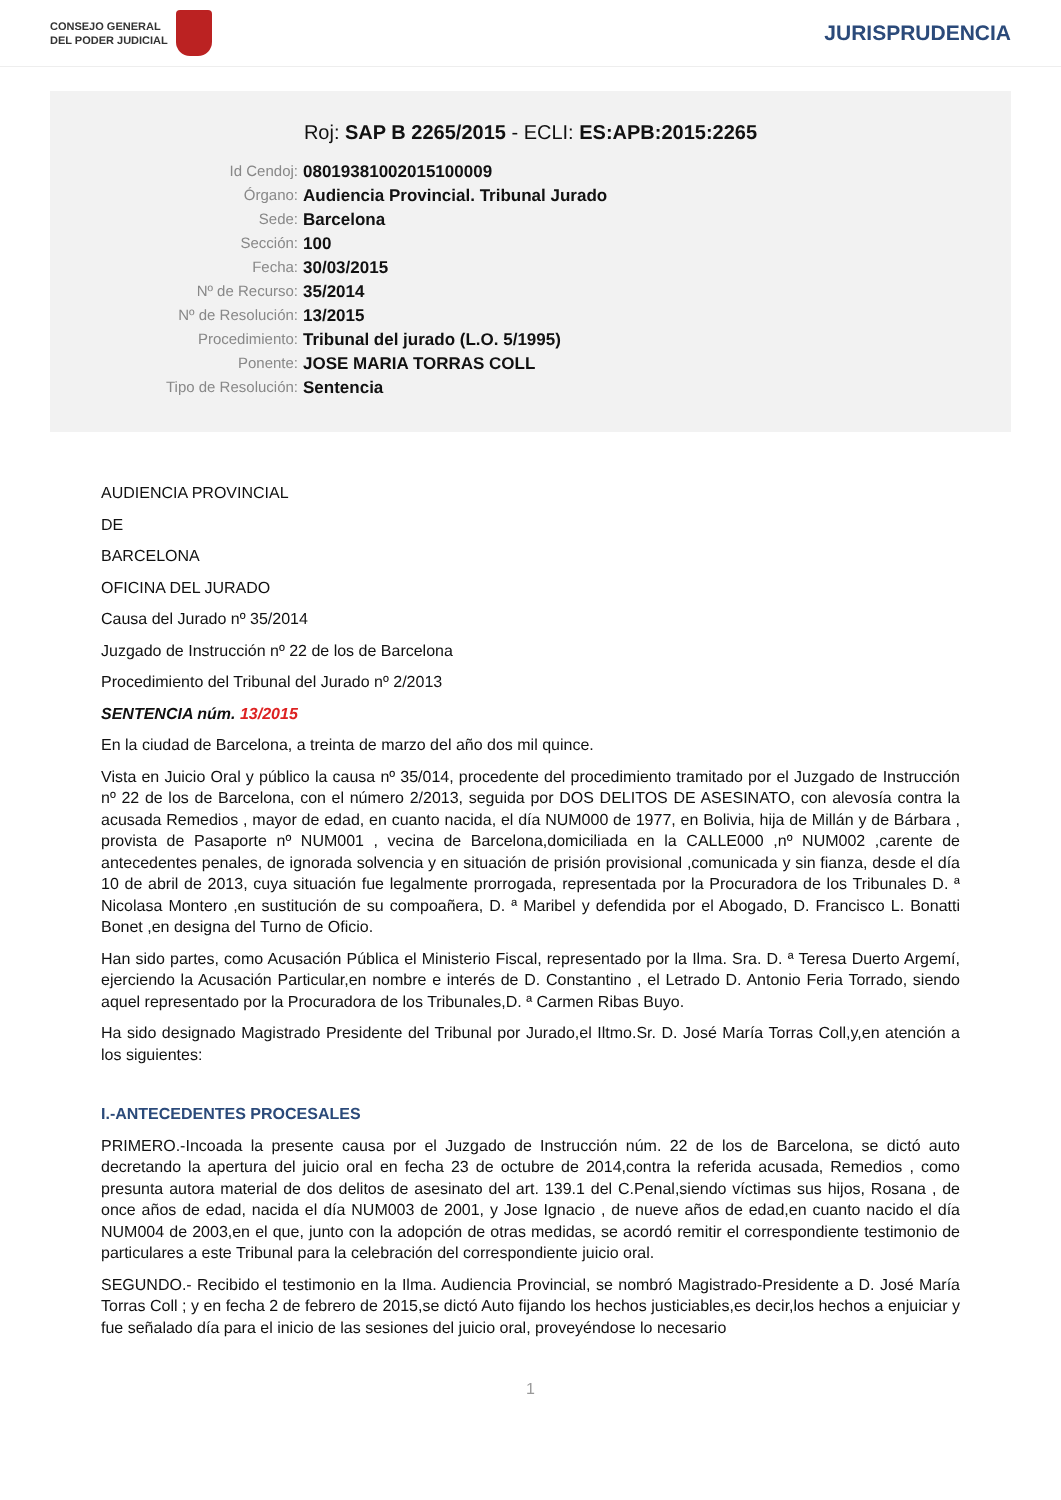CONSEJO GENERAL
DEL PODER JUDICIAL
JURISPRUDENCIA
Roj: SAP B 2265/2015 - ECLI: ES:APB:2015:2265
Id Cendoj:
08019381002015100009
Órgano:
Audiencia Provincial. Tribunal Jurado
Sede:
Barcelona
Sección:
100
Fecha:
30/03/2015
Nº de Recurso:
35/2014
Nº de Resolución:
13/2015
Procedimiento:
Tribunal del jurado (L.O. 5/1995)
Ponente:
JOSE MARIA TORRAS COLL
Tipo de Resolución:
Sentencia
AUDIENCIA PROVINCIAL
DE
BARCELONA
OFICINA DEL JURADO
Causa del Jurado nº 35/2014
Juzgado de Instrucción nº 22 de los de Barcelona
Procedimiento del Tribunal del Jurado nº 2/2013
SENTENCIA núm. 13/2015
En la ciudad de Barcelona, a treinta de marzo del año dos mil quince.
Vista en Juicio Oral y público la causa nº 35/014, procedente del procedimiento tramitado por el Juzgado de Instrucción nº 22 de los de Barcelona, con el número 2/2013, seguida por DOS DELITOS DE ASESINATO, con alevosía contra la acusada Remedios , mayor de edad, en cuanto nacida, el día NUM000 de 1977, en Bolivia, hija de Millán y de Bárbara , provista de Pasaporte nº NUM001 , vecina de Barcelona,domiciliada en la CALLE000 ,nº NUM002 ,carente de antecedentes penales, de ignorada solvencia y en situación de prisión provisional ,comunicada y sin fianza, desde el día 10 de abril de 2013, cuya situación fue legalmente prorrogada, representada por la Procuradora de los Tribunales D. ª Nicolasa Montero ,en sustitución de su compoañera, D. ª Maribel y defendida por el Abogado, D. Francisco L. Bonatti Bonet ,en designa del Turno de Oficio.
Han sido partes, como Acusación Pública el Ministerio Fiscal, representado por la Ilma. Sra. D. ª Teresa Duerto Argemí, ejerciendo la Acusación Particular,en nombre e interés de D. Constantino , el Letrado D. Antonio Feria Torrado, siendo aquel representado por la Procuradora de los Tribunales,D. ª Carmen Ribas Buyo.
Ha sido designado Magistrado Presidente del Tribunal por Jurado,el Iltmo.Sr. D. José María Torras Coll,y,en atención a los siguientes:
I.-ANTECEDENTES PROCESALES
PRIMERO.-Incoada la presente causa por el Juzgado de Instrucción núm. 22 de los de Barcelona, se dictó auto decretando la apertura del juicio oral en fecha 23 de octubre de 2014,contra la referida acusada, Remedios , como presunta autora material de dos delitos de asesinato del art. 139.1 del C.Penal,siendo víctimas sus hijos, Rosana , de once años de edad, nacida el día NUM003 de 2001, y Jose Ignacio , de nueve años de edad,en cuanto nacido el día NUM004 de 2003,en el que, junto con la adopción de otras medidas, se acordó remitir el correspondiente testimonio de particulares a este Tribunal para la celebración del correspondiente juicio oral.
SEGUNDO.- Recibido el testimonio en la Ilma. Audiencia Provincial, se nombró Magistrado-Presidente a D. José María Torras Coll ; y en fecha 2 de febrero de 2015,se dictó Auto fijando los hechos justiciables,es decir,los hechos a enjuiciar y fue señalado día para el inicio de las sesiones del juicio oral, proveyéndose lo necesario
1